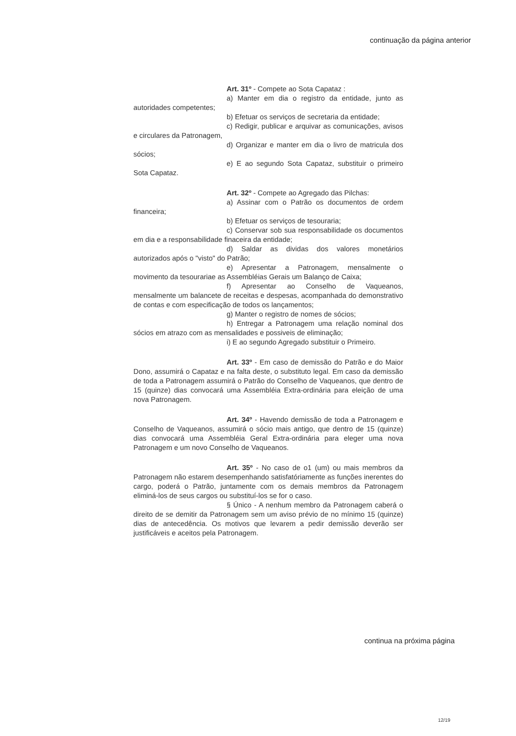continuação da página anterior
Art. 31º - Compete ao Sota Capataz :
a) Manter em dia o registro da entidade, junto as autoridades competentes;
b) Efetuar os serviços de secretaria da entidade;
c) Redigir, publicar e arquivar as comunicações, avisos e circulares da Patronagem,
d) Organizar e manter em dia o livro de matricula dos sócios;
e) E ao segundo Sota Capataz, substituir o primeiro Sota Capataz.
Art. 32º - Compete ao Agregado das Pilchas:
a) Assinar com o Patrão os documentos de ordem financeira;
b) Efetuar os serviços de tesouraria;
c) Conservar sob sua responsabilidade os documentos em dia e a responsabilidade finaceira da entidade;
d) Saldar as dividas dos valores monetários autorizados após o "visto" do Patrão;
e) Apresentar a Patronagem, mensalmente o movimento da tesourariae as Assembléias Gerais um Balanço de Caixa;
f) Apresentar ao Conselho de Vaqueanos, mensalmente um balancete de receitas e despesas, acompanhada do demonstrativo de contas e com especificação de todos os lançamentos;
g) Manter o registro de nomes de sócios;
h) Entregar a Patronagem uma relação nominal dos sócios em atrazo com as mensalidades e possiveis de eliminação;
i) E ao segundo Agregado substituir o Primeiro.
Art. 33º - Em caso de demissão do Patrão e do Maior Dono, assumirá o Capataz e na falta deste, o substituto legal. Em caso da demissão de toda a Patronagem assumirá o Patrão do Conselho de Vaqueanos, que dentro de 15 (quinze) dias convocará uma Assembléia Extra-ordinária para eleição de uma nova Patronagem.
Art. 34º - Havendo demissão de toda a Patronagem e Conselho de Vaqueanos, assumirá o sócio mais antigo, que dentro de 15 (quinze) dias convocará uma Assembléia Geral Extra-ordinária para eleger uma nova Patronagem e um novo Conselho de Vaqueanos.
Art. 35º - No caso de o1 (um) ou mais membros da Patronagem não estarem desempenhando satisfatóriamente as funções inerentes do cargo, poderá o Patrão, juntamente com os demais membros da Patronagem eliminá-los de seus cargos ou substituí-los se for o caso.
§ Único - A nenhum membro da Patronagem caberá o direito de se demitir da Patronagem sem um aviso prévio de no mínimo 15 (quinze) dias de antecedência. Os motivos que levarem a pedir demissão deverão ser justificáveis e aceitos pela Patronagem.
continua na próxima página
12/19